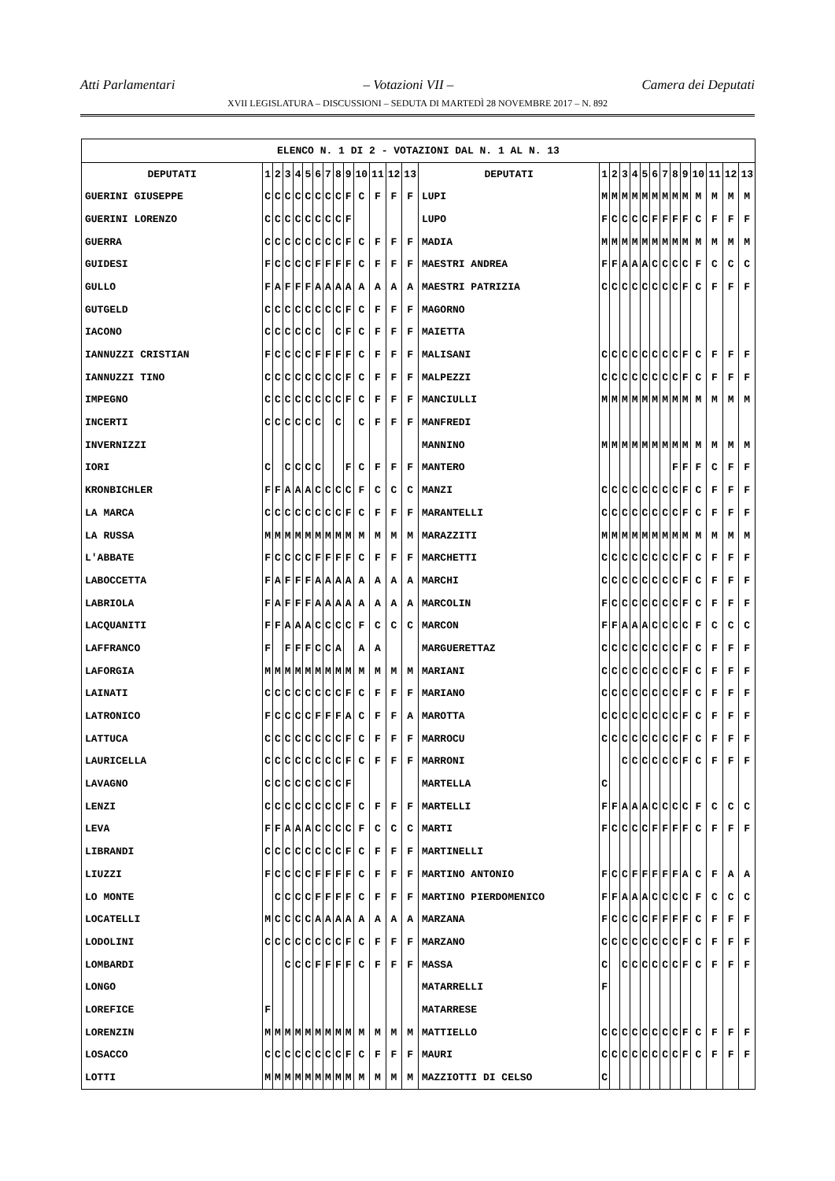Atti Parlamentari – Votazioni VII – Camera dei Deputati
XVII LEGISLATURA – DISCUSSIONI – SEDUTA DI MARTEDÌ 28 NOVEMBRE 2017 – N. 892
| ELENCO N. 1 DI 2 - VOTAZIONI DAL N. 1 AL N. 13 | | | | | | | | | | | | | | | | | | | | | | | | | | | |
| --- | --- | --- | --- | --- | --- | --- | --- | --- | --- | --- | --- | --- | --- | --- | --- | --- | --- | --- | --- | --- | --- | --- | --- | --- | --- | --- | --- |
| DEPUTATI | 1 | 2 | 3 | 4 | 5 | 6 | 7 | 8 | 9 | 10 | 11 | 12 | 13 | DEPUTATI | 1 | 2 | 3 | 4 | 5 | 6 | 7 | 8 | 9 | 10 | 11 | 12 | 13 |
| GUERINI GIUSEPPE | C | C | C | C | C | C | C | C | F | C | F | F | F | LUPI | M | M | M | M | M | M | M | M | M | M | M | M | M |
| GUERINI LORENZO | C | C | C | C | C | C | C | C | F | | | | | LUPO | F | C | C | C | C | F | F | F | F | C | F | F | F |
| GUERRA | C | C | C | C | C | C | C | C | F | C | F | F | F | MADIA | M | M | M | M | M | M | M | M | M | M | M | M | M |
| GUIDESI | F | C | C | C | C | F | F | F | F | C | F | F | F | MAESTRI ANDREA | F | F | A | A | A | C | C | C | C | F | C | C | C |
| GULLO | F | A | F | F | F | A | A | A | A | A | A | A | A | MAESTRI PATRIZIA | C | C | C | C | C | C | C | C | F | C | F | F | F |
| GUTGELD | C | C | C | C | C | C | C | C | F | C | F | F | F | MAGORNO | | | | | | | | | | | | | |
| IACONO | C | C | C | C | C | C | | C | F | C | F | F | F | MAIETTA | | | | | | | | | | | | | |
| IANNUZZI CRISTIAN | F | C | C | C | C | F | F | F | F | C | F | F | F | MALISANI | C | C | C | C | C | C | C | C | F | C | F | F | F |
| IANNUZZI TINO | C | C | C | C | C | C | C | C | F | C | F | F | F | MALPEZZI | C | C | C | C | C | C | C | C | F | C | F | F | F |
| IMPEGNO | C | C | C | C | C | C | C | C | F | C | F | F | F | MANCIULLI | M | M | M | M | M | M | M | M | M | M | M | M | M |
| INCERTI | C | C | C | C | C | C | | C | | C | F | F | F | MANFREDI | | | | | | | | | | | | | |
| INVERNIZZI | | | | | | | | | | | | | | MANNINO | M | M | M | M | M | M | M | M | M | M | M | M | M |
| IORI | C | | C | C | C | C | | | F | C | F | F | F | MANTERO | | | | | | | | F | F | F | C | F | F |
| KRONBICHLER | F | F | A | A | A | C | C | C | C | F | C | C | C | MANZI | C | C | C | C | C | C | C | C | F | C | F | F | F |
| LA MARCA | C | C | C | C | C | C | C | C | F | C | F | F | F | MARANTELLI | C | C | C | C | C | C | C | C | F | C | F | F | F |
| LA RUSSA | M | M | M | M | M | M | M | M | M | M | M | M | M | MARAZZITI | M | M | M | M | M | M | M | M | M | M | M | M | M |
| L'ABBATE | F | C | C | C | C | F | F | F | F | C | F | F | F | MARCHETTI | C | C | C | C | C | C | C | C | F | C | F | F | F |
| LABOCCETTA | F | A | F | F | F | A | A | A | A | A | A | A | A | MARCHI | C | C | C | C | C | C | C | C | F | C | F | F | F |
| LABRIOLA | F | A | F | F | F | A | A | A | A | A | A | A | A | MARCOLIN | F | C | C | C | C | C | C | C | F | C | F | F | F |
| LACQUANITI | F | F | A | A | A | C | C | C | C | F | C | C | C | MARCON | F | F | A | A | A | C | C | C | C | F | C | C | C |
| LAFFRANCO | F | | F | F | F | C | C | A | | A | A | | | MARGUERETTAZ | C | C | C | C | C | C | C | C | F | C | F | F | F |
| LAFORGIA | M | M | M | M | M | M | M | M | M | M | M | M | M | MARIANI | C | C | C | C | C | C | C | C | F | C | F | F | F |
| LAINATI | C | C | C | C | C | C | C | C | F | C | F | F | F | MARIANO | C | C | C | C | C | C | C | C | F | C | F | F | F |
| LATRONICO | F | C | C | C | C | F | F | F | A | C | F | F | A | MAROTTA | C | C | C | C | C | C | C | C | F | C | F | F | F |
| LATTUCA | C | C | C | C | C | C | C | C | F | C | F | F | F | MARROCU | C | C | C | C | C | C | C | C | F | C | F | F | F |
| LAURICELLA | C | C | C | C | C | C | C | C | F | C | F | F | F | MARRONI | | | C | C | C | C | C | C | F | C | F | F | F |
| LAVAGNO | C | C | C | C | C | C | C | C | F | | | | | MARTELLA | C | | | | | | | | | | | | |
| LENZI | C | C | C | C | C | C | C | C | F | C | F | F | F | MARTELLI | F | F | A | A | A | C | C | C | C | F | C | C | C |
| LEVA | F | F | A | A | A | C | C | C | C | F | C | C | C | MARTI | F | C | C | C | C | F | F | F | F | C | F | F | F |
| LIBRANDI | C | C | C | C | C | C | C | C | F | C | F | F | F | MARTINELLI | | | | | | | | | | | | | |
| LIUZZI | F | C | C | C | C | F | F | F | F | C | F | F | F | MARTINO ANTONIO | F | C | C | F | F | F | F | F | A | C | F | A | A |
| LO MONTE | | C | C | C | C | F | F | F | F | C | F | F | F | MARTINO PIERDOMENICO | F | F | A | A | A | C | C | C | C | F | C | C | C |
| LOCATELLI | M | C | C | C | C | A | A | A | A | A | A | A | A | MARZANA | F | C | C | C | C | F | F | F | F | C | F | F | F |
| LODOLINI | C | C | C | C | C | C | C | C | F | C | F | F | F | MARZANO | C | C | C | C | C | C | C | C | F | C | F | F | F |
| LOMBARDI | | | C | C | C | F | F | F | F | C | F | F | F | MASSA | C | | C | C | C | C | C | C | F | C | F | F | F |
| LONGO | | | | | | | | | | | | | | MATARRELLI | F | | | | | | | | | | | | |
| LOREFICE | F | | | | | | | | | | | | | MATARRESE | | | | | | | | | | | | | |
| LORENZIN | M | M | M | M | M | M | M | M | M | M | M | M | M | MATTIELLO | C | C | C | C | C | C | C | C | F | C | F | F | F |
| LOSACCO | C | C | C | C | C | C | C | C | F | C | F | F | F | MAURI | C | C | C | C | C | C | C | C | F | C | F | F | F |
| LOTTI | M | M | M | M | M | M | M | M | M | M | M | M | M | MAZZIOTTI DI CELSO | C | | | | | | | | | | | | |